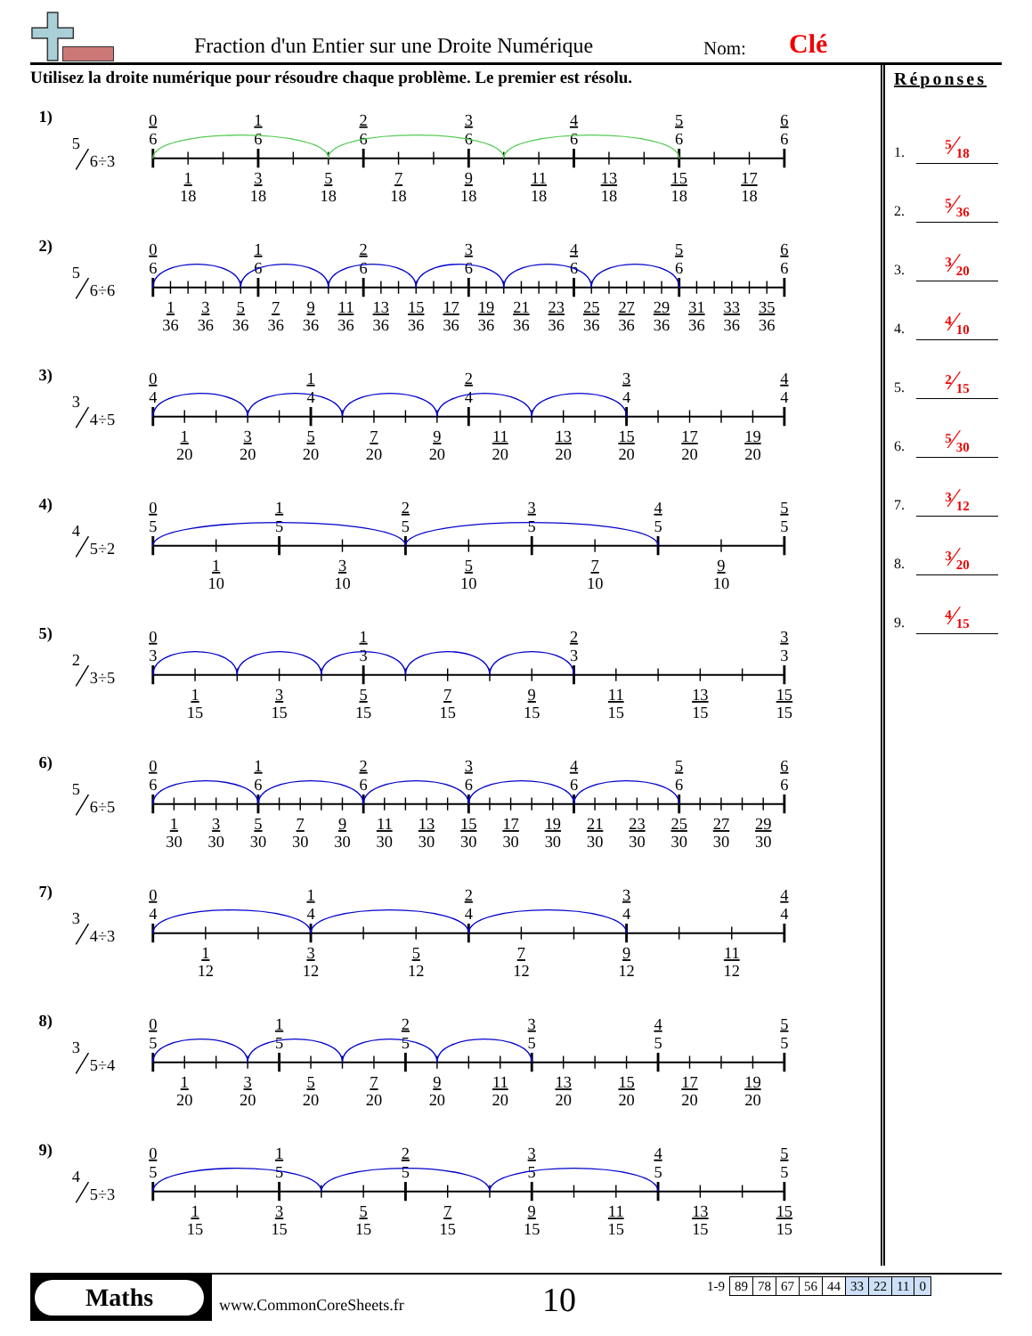Fraction d'un Entier sur une Droite Numérique
Nom: Clé
Utilisez la droite numérique pour résoudre chaque problème. Le premier est résolu.
1)
5
6÷3
0
6
1
6
2
6
3
6
4
6
5
6
6
6
1
18
3
18
5
18
7
18
9
18
11
18
13
18
15
18
17
18
2)
5
6÷6
0
6
1
6
2
6
3
6
4
6
5
6
6
6
1
36
3
36
5
36
7
36
9
36
11
36
13
36
15
36
17
36
19
36
21
36
23
36
25
36
27
36
29
36
31
36
33
36
35
36
3)
3
4÷5
0
4
1
4
2
4
3
4
4
4
1
20
3
20
5
20
7
20
9
20
11
20
13
20
15
20
17
20
19
20
4)
4
5÷2
0
5
1
5
2
5
3
5
4
5
5
5
1
10
3
10
5
10
7
10
9
10
5)
2
3÷5
0
3
1
3
2
3
3
3
1
15
3
15
5
15
7
15
9
15
11
15
13
15
15
15
6)
5
6÷5
0
6
1
6
2
6
3
6
4
6
5
6
6
6
1
30
3
30
5
30
7
30
9
30
11
30
13
30
15
30
17
30
19
30
21
30
23
30
25
30
27
30
29
30
7)
3
4÷3
0
4
1
4
2
4
3
4
4
4
1
12
3
12
5
12
7
12
9
12
11
12
8)
3
5÷4
0
5
1
5
2
5
3
5
4
5
5
5
1
20
3
20
5
20
7
20
9
20
11
20
13
20
15
20
17
20
19
20
9)
4
5÷3
0
5
1
5
2
5
3
5
4
5
5
5
1
15
3
15
5
15
7
15
9
15
11
15
13
15
15
15
Réponses
1. <sup>5</sup>⁄<sub>18</sub>
2. <sup>5</sup>⁄<sub>36</sub>
3. <sup>3</sup>⁄<sub>20</sub>
4. <sup>4</sup>⁄<sub>10</sub>
5. <sup>2</sup>⁄<sub>15</sub>
6. <sup>5</sup>⁄<sub>30</sub>
7. <sup>3</sup>⁄<sub>12</sub>
8. <sup>3</sup>⁄<sub>20</sub>
9. <sup>4</sup>⁄<sub>15</sub>
Maths
www.CommonCoreSheets.fr 10
| 1-9 | 89 | 78 | 67 | 56 | 44 | 33 | 22 | 11 | 0 |